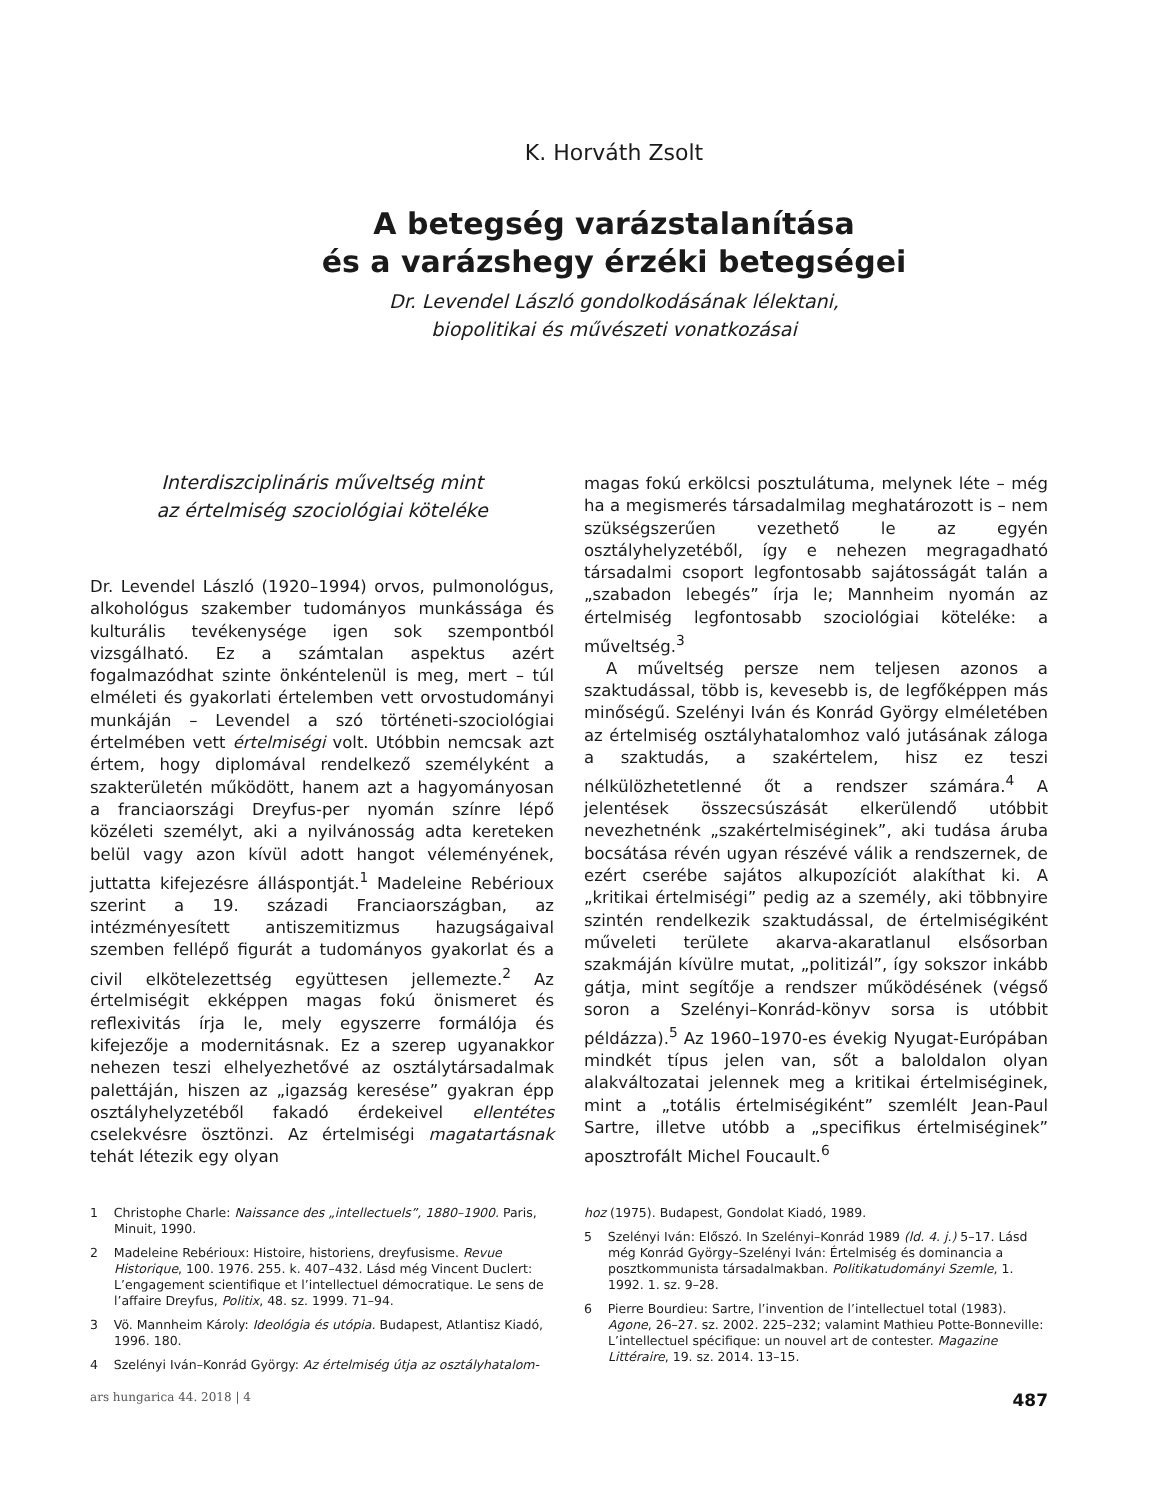K. Horváth Zsolt
A betegség varázstalanítása
és a varázshegy érzéki betegségei
Dr. Levendel László gondolkodásának lélektani,
biopolitikai és művészeti vonatkozásai
Interdiszciplináris műveltség mint
az értelmiség szociológiai köteléke
Dr. Levendel László (1920–1994) orvos, pulmonológus, alkohológus szakember tudományos munkássága és kulturális tevékenysége igen sok szempontból vizsgálható. Ez a számtalan aspektus azért fogalmazódhat szinte önkéntelenül is meg, mert – túl elméleti és gyakorlati értelemben vett orvostudományi munkáján – Levendel a szó történeti-szociológiai értelmében vett értelmiségi volt. Utóbbin nemcsak azt értem, hogy diplomával rendelkező személyként a szakterületén működött, hanem azt a hagyományosan a franciaországi Dreyfus-per nyomán színre lépő közéleti személyt, aki a nyilvánosság adta kereteken belül vagy azon kívül adott hangot véleményének, juttatta kifejezésre álláspontját.<sup>1</sup> Madeleine Rebérioux szerint a 19. századi Franciaországban, az intézményesített antiszemitizmus hazugságaival szemben fellépő figurát a tudományos gyakorlat és a civil elkötelezettség együttesen jellemezte.<sup>2</sup> Az értelmiségit ekképpen magas fokú önismeret és reflexivitás írja le, mely egyszerre formálója és kifejezője a modernitásnak. Ez a szerep ugyanakkor nehezen teszi elhelyezhetővé az osztálytársadalmak palettáján, hiszen az „igazság keresése” gyakran épp osztályhelyzetéből fakadó érdekeivel ellentétes cselekvésre ösztönzi. Az értelmiségi magatartásnak tehát létezik egy olyan
magas fokú erkölcsi posztulátuma, melynek léte – még ha a megismerés társadalmilag meghatározott is – nem szükségszerűen vezethető le az egyén osztályhelyzetéből, így e nehezen megragadható társadalmi csoport legfontosabb sajátosságát talán a „szabadon lebegés” írja le; Mannheim nyomán az értelmiség legfontosabb szociológiai köteléke: a műveltség.<sup>3</sup>
A műveltség persze nem teljesen azonos a szaktudással, több is, kevesebb is, de legfőképpen más minőségű. Szelényi Iván és Konrád György elméletében az értelmiség osztályhatalomhoz való jutásának záloga a szaktudás, a szakértelem, hisz ez teszi nélkülözhetetlenné őt a rendszer számára.<sup>4</sup> A jelentések összecsúszását elkerülendő utóbbit nevezhetnénk „szakértelmiséginek”, aki tudása áruba bocsátása révén ugyan részévé válik a rendszernek, de ezért cserébe sajátos alkupozíciót alakíthat ki. A „kritikai értelmiségi” pedig az a személy, aki többnyire szintén rendelkezik szaktudással, de értelmiségiként műveleti területe akarva-akaratlanul elsősorban szakmáján kívülre mutat, „politizál”, így sokszor inkább gátja, mint segítője a rendszer működésének (végső soron a Szelényi–Konrád-könyv sorsa is utóbbit példázza).<sup>5</sup> Az 1960–1970-es évekig Nyugat-Európában mindkét típus jelen van, sőt a baloldalon olyan alakváltozatai jelennek meg a kritikai értelmiséginek, mint a „totális értelmiségiként” szemlélt Jean-Paul Sartre, illetve utóbb a „specifikus értelmiséginek” aposztrofált Michel Foucault.<sup>6</sup>
1 Christophe Charle: Naissance des „intellectuels”, 1880–1900. Paris, Minuit, 1990.
2 Madeleine Rebérioux: Histoire, historiens, dreyfusisme. Revue Historique, 100. 1976. 255. k. 407–432. Lásd még Vincent Duclert: L’engagement scientifique et l’intellectuel démocratique. Le sens de l’affaire Dreyfus, Politix, 48. sz. 1999. 71–94.
3 Vö. Mannheim Károly: Ideológia és utópia. Budapest, Atlantisz Kiadó, 1996. 180.
4 Szelényi Iván–Konrád György: Az értelmiség útja az osztályhatalom-
hoz (1975). Budapest, Gondolat Kiadó, 1989.
5 Szelényi Iván: Előszó. In Szelényi–Konrád 1989 (ld. 4. j.) 5–17. Lásd még Konrád György–Szelényi Iván: Értelmiség és dominancia a posztkommunista társadalmakban. Politikatudományi Szemle, 1. 1992. 1. sz. 9–28.
6 Pierre Bourdieu: Sartre, l’invention de l’intellectuel total (1983). Agone, 26–27. sz. 2002. 225–232; valamint Mathieu Potte-Bonneville: L’intellectuel spécifique: un nouvel art de contester. Magazine Littéraire, 19. sz. 2014. 13–15.
ars hungarica 44. 2018 | 4 487